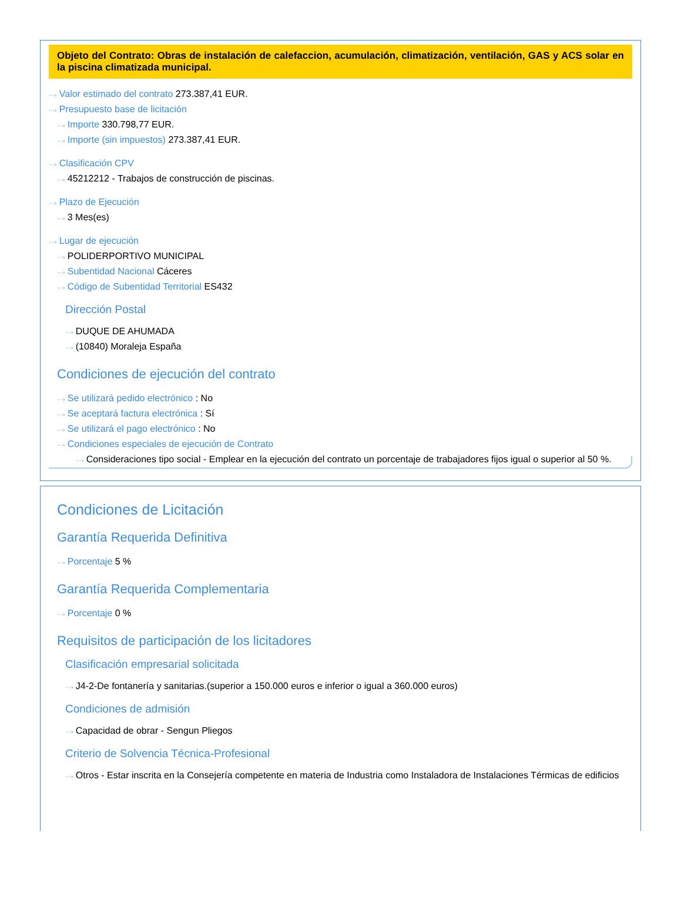Objeto del Contrato: Obras de instalación de calefaccion, acumulación, climatización, ventilación, GAS y ACS solar en la piscina climatizada municipal.
···› Valor estimado del contrato 273.387,41 EUR.
···› Presupuesto base de licitación
···› Importe 330.798,77 EUR.
···› Importe (sin impuestos) 273.387,41 EUR.
···› Clasificación CPV
···› 45212212 - Trabajos de construcción de piscinas.
···› Plazo de Ejecución
···› 3 Mes(es)
···› Lugar de ejecución
···› POLIDERPORTIVO MUNICIPAL
···› Subentidad Nacional Cáceres
···› Código de Subentidad Territorial ES432
Dirección Postal
···› DUQUE DE AHUMADA
···› (10840) Moraleja España
Condiciones de ejecución del contrato
···› Se utilizará pedido electrónico : No
···› Se aceptará factura electrónica : Sí
···› Se utilizará el pago electrónico : No
···› Condiciones especiales de ejecución de Contrato
···› Consideraciones tipo social - Emplear en la ejecución del contrato un porcentaje de trabajadores fijos igual o superior al 50 %.
Condiciones de Licitación
Garantía Requerida Definitiva
···› Porcentaje 5 %
Garantía Requerida Complementaria
···› Porcentaje 0 %
Requisitos de participación de los licitadores
Clasificación empresarial solicitada
···› J4-2-De fontanería y sanitarias.(superior a 150.000 euros e inferior o igual a 360.000 euros)
Condiciones de admisión
···› Capacidad de obrar - Sengun Pliegos
Criterio de Solvencia Técnica-Profesional
···› Otros - Estar inscrita en la Consejería competente en materia de Industria como Instaladora de Instalaciones Térmicas de edificios